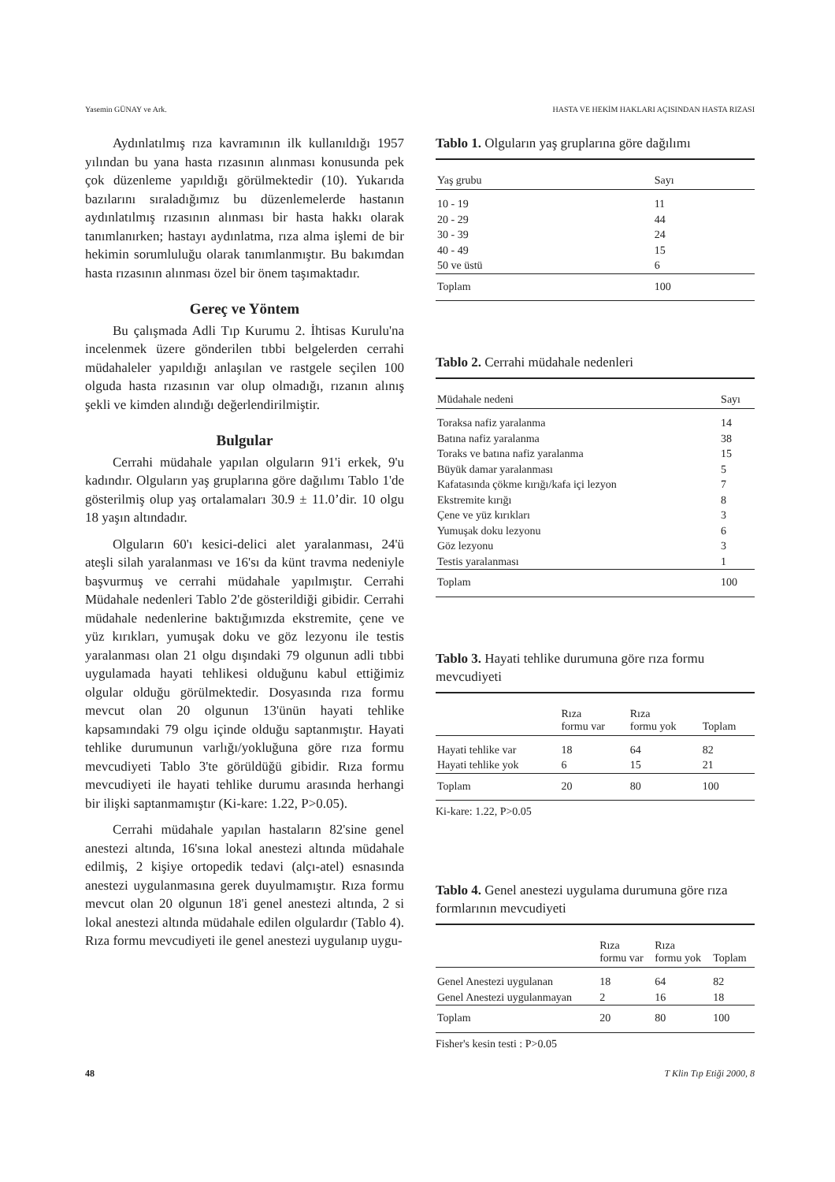Yasemin GÜNAY ve Ark. HASTA VE HEKİM HAKLARI AÇISINDAN HASTA RIZASI
Aydınlatılmış rıza kavramının ilk kullanıldığı 1957 yılından bu yana hasta rızasının alınması konusunda pek çok düzenleme yapıldığı görülmektedir (10). Yukarıda bazılarını sıraladığımız bu düzenlemelerde hastanın aydınlatılmış rızasının alınması bir hasta hakkı olarak tanımlanırken; hastayı aydınlatma, rıza alma işlemi de bir hekimin sorumluluğu olarak tanımlanmıştır. Bu bakımdan hasta rızasının alınması özel bir önem taşımaktadır.
Gereç ve Yöntem
Bu çalışmada Adli Tıp Kurumu 2. İhtisas Kurulu'na incelenmek üzere gönderilen tıbbi belgelerden cerrahi müdahaleler yapıldığı anlaşılan ve rastgele seçilen 100 olguda hasta rızasının var olup olmadığı, rızanın alınış şekli ve kimden alındığı değerlendirilmiştir.
Bulgular
Cerrahi müdahale yapılan olguların 91'i erkek, 9'u kadındır. Olguların yaş gruplarına göre dağılımı Tablo 1'de gösterilmiş olup yaş ortalamaları 30.9 ± 11.0’dir. 10 olgu 18 yaşın altındadır.
Olguların 60'ı kesici-delici alet yaralanması, 24'ü ateşli silah yaralanması ve 16'sı da künt travma nedeniyle başvurmuş ve cerrahi müdahale yapılmıştır. Cerrahi Müdahale nedenleri Tablo 2'de gösterildiği gibidir. Cerrahi müdahale nedenlerine baktığımızda ekstremite, çene ve yüz kırıkları, yumuşak doku ve göz lezyonu ile testis yaralanması olan 21 olgu dışındaki 79 olgunun adli tıbbi uygulamada hayati tehlikesi olduğunu kabul ettiğimiz olgular olduğu görülmektedir. Dosyasında rıza formu mevcut olan 20 olgunun 13'ünün hayati tehlike kapsamındaki 79 olgu içinde olduğu saptanmıştır. Hayati tehlike durumunun varlığı/yokluğuna göre rıza formu mevcudiyeti Tablo 3'te görüldüğü gibidir. Rıza formu mevcudiyeti ile hayati tehlike durumu arasında herhangi bir ilişki saptanmamıştır (Ki-kare: 1.22, P>0.05).
Cerrahi müdahale yapılan hastaların 82'sine genel anestezi altında, 16'sına lokal anestezi altında müdahale edilmiş, 2 kişiye ortopedik tedavi (alçı-atel) esnasında anestezi uygulanmasına gerek duyulmamıştır. Rıza formu mevcut olan 20 olgunun 18'i genel anestezi altında, 2 si lokal anestezi altında müdahale edilen olgulardır (Tablo 4). Rıza formu mevcudiyeti ile genel anestezi uygulanıp uygu-
Tablo 1. Olguların yaş gruplarına göre dağılımı
| Yaş grubu | Sayı |
| --- | --- |
| 10 - 19 | 11 |
| 20 - 29 | 44 |
| 30 - 39 | 24 |
| 40 - 49 | 15 |
| 50 ve üstü | 6 |
| Toplam | 100 |
Tablo 2. Cerrahi müdahale nedenleri
| Müdahale nedeni | Sayı |
| --- | --- |
| Toraksa nafiz yaralanma | 14 |
| Batına nafiz yaralanma | 38 |
| Toraks ve batına nafiz yaralanma | 15 |
| Büyük damar yaralanması | 5 |
| Kafatasında çökme kırığı/kafa içi lezyon | 7 |
| Ekstremite kırığı | 8 |
| Çene ve yüz kırıkları | 3 |
| Yumuşak doku lezyonu | 6 |
| Göz lezyonu | 3 |
| Testis yaralanması | 1 |
| Toplam | 100 |
Tablo 3. Hayati tehlike durumuna göre rıza formu mevcudiyeti
| | Rıza formu var | Rıza formu yok | Toplam |
| --- | --- | --- | --- |
| Hayati tehlike var | 18 | 64 | 82 |
| Hayati tehlike yok | 6 | 15 | 21 |
| Toplam | 20 | 80 | 100 |
Ki-kare: 1.22, P>0.05
Tablo 4. Genel anestezi uygulama durumuna göre rıza formlarının mevcudiyeti
| | Rıza formu var | Rıza formu yok | Toplam |
| --- | --- | --- | --- |
| Genel Anestezi uygulanan | 18 | 64 | 82 |
| Genel Anestezi uygulanmayan | 2 | 16 | 18 |
| Toplam | 20 | 80 | 100 |
Fisher's kesin testi : P>0.05
48 T Klin Tıp Etiği 2000, 8